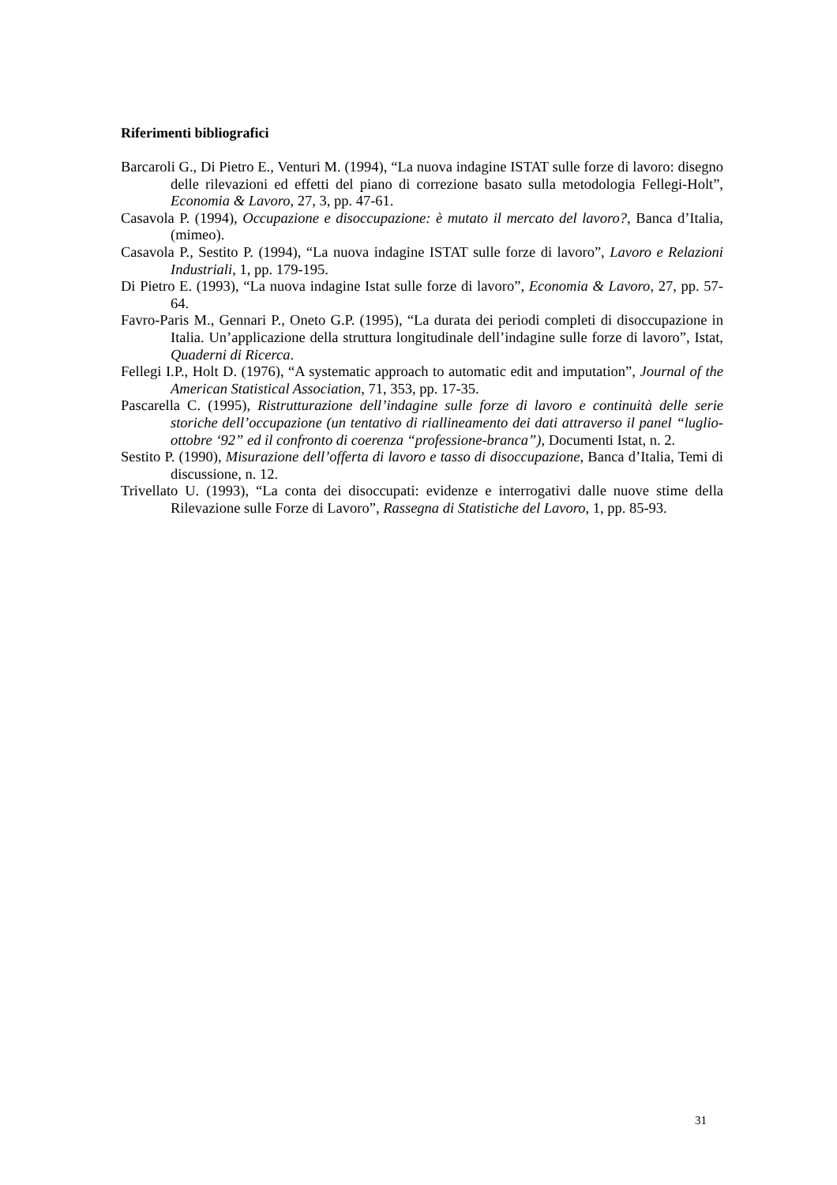Riferimenti bibliografici
Barcaroli G., Di Pietro E., Venturi M. (1994), “La nuova indagine ISTAT sulle forze di lavoro: disegno delle rilevazioni ed effetti del piano di correzione basato sulla metodologia Fellegi-Holt”, Economia & Lavoro, 27, 3, pp. 47-61.
Casavola P. (1994), Occupazione e disoccupazione: è mutato il mercato del lavoro?, Banca d’Italia, (mimeo).
Casavola P., Sestito P. (1994), “La nuova indagine ISTAT sulle forze di lavoro”, Lavoro e Relazioni Industriali, 1, pp. 179-195.
Di Pietro E. (1993), “La nuova indagine Istat sulle forze di lavoro”, Economia & Lavoro, 27, pp. 57-64.
Favro-Paris M., Gennari P., Oneto G.P. (1995), “La durata dei periodi completi di disoccupazione in Italia. Un’applicazione della struttura longitudinale dell’indagine sulle forze di lavoro”, Istat, Quaderni di Ricerca.
Fellegi I.P., Holt D. (1976), “A systematic approach to automatic edit and imputation”, Journal of the American Statistical Association, 71, 353, pp. 17-35.
Pascarella C. (1995), Ristrutturazione dell’indagine sulle forze di lavoro e continuità delle serie storiche dell’occupazione (un tentativo di riallineamento dei dati attraverso il panel “luglio-ottobre ‘92” ed il confronto di coerenza “professione-branca”), Documenti Istat, n. 2.
Sestito P. (1990), Misurazione dell’offerta di lavoro e tasso di disoccupazione, Banca d’Italia, Temi di discussione, n. 12.
Trivellato U. (1993), “La conta dei disoccupati: evidenze e interrogativi dalle nuove stime della Rilevazione sulle Forze di Lavoro”, Rassegna di Statistiche del Lavoro, 1, pp. 85-93.
31